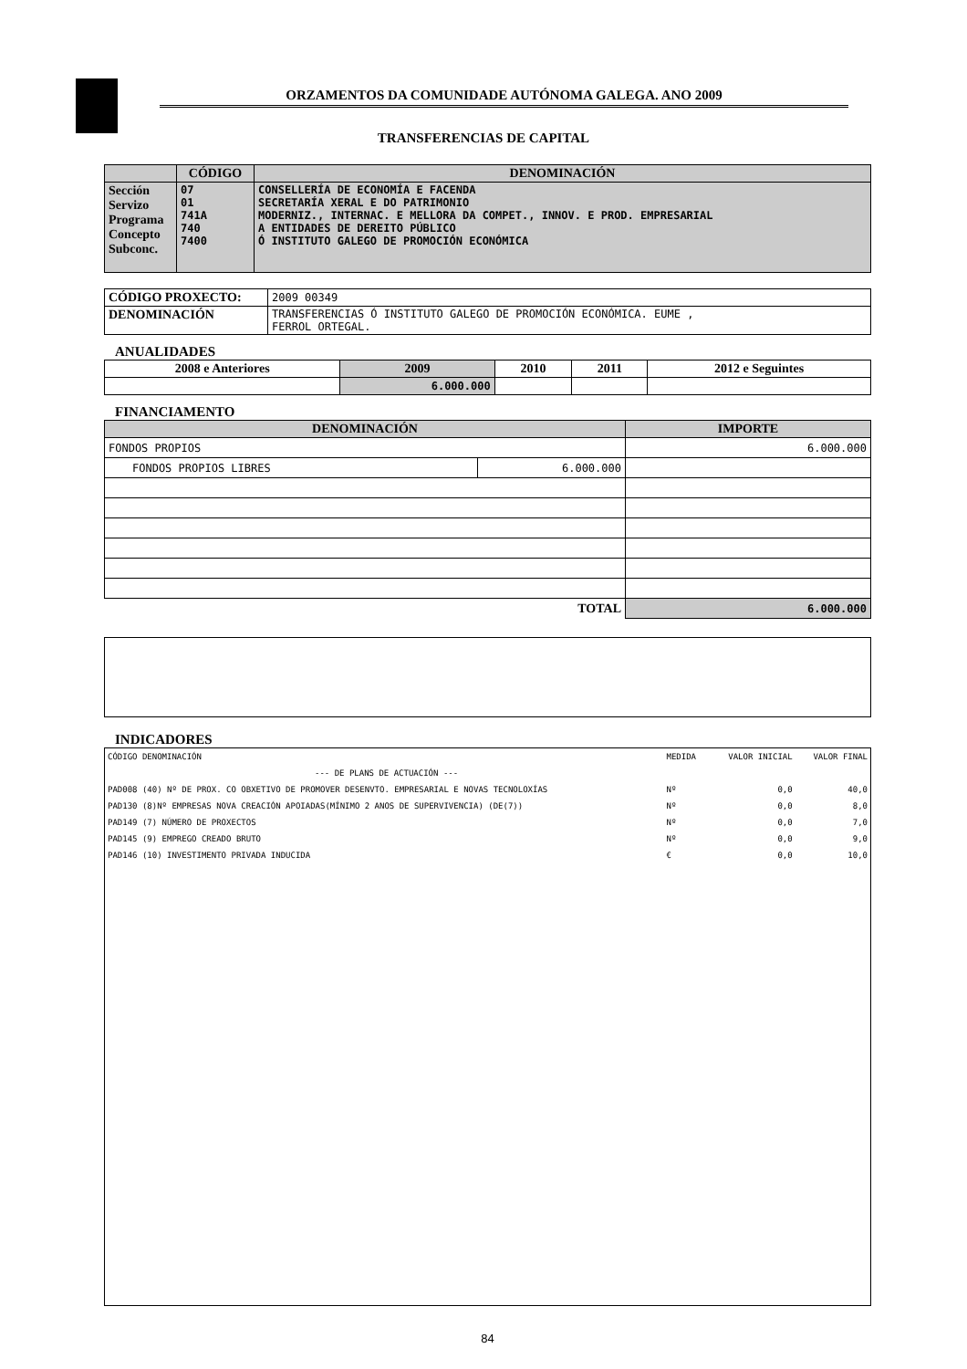ORZAMENTOS DA COMUNIDADE AUTÓNOMA GALEGA. ANO 2009
TRANSFERENCIAS DE CAPITAL
| | CÓDIGO | DENOMINACIÓN |
| --- | --- | --- |
| Sección Servizo Programa Concepto Subconc. | 07 01 741A 740 7400 | CONSELLERÍA DE ECONOMÍA E FACENDA SECRETARÍA XERAL E DO PATRIMONIO MODERNIZ., INTERNAC. E MELLORA DA COMPET., INNOV. E PROD. EMPRESARIAL A ENTIDADES DE DEREITO PÚBLICO Ó INSTITUTO GALEGO DE PROMOCIÓN ECONÓMICA |
| CÓDIGO PROXECTO: | 2009 00349 |
| DENOMINACIÓN | TRANSFERENCIAS Ó INSTITUTO GALEGO DE PROMOCIÓN ECONÓMICA. EUME , FERROL ORTEGAL. |
ANUALIDADES
| 2008 e Anteriores | 2009 | 2010 | 2011 | 2012 e Seguintes |
| --- | --- | --- | --- | --- |
| | 6.000.000 | | | |
FINANCIAMENTO
| DENOMINACIÓN | | IMPORTE |
| --- | --- | --- |
| FONDOS PROPIOS | | 6.000.000 |
| FONDOS PROPIOS LIBRES | 6.000.000 | |
| TOTAL | | 6.000.000 |
INDICADORES
| CÓDIGO DENOMINACIÓN | MEDIDA | VALOR INICIAL | VALOR FINAL |
| --- DE PLANS DE ACTUACIÓN --- | | | |
| PAD008 (40) Nº DE PROX. CO OBXETIVO DE PROMOVER DESENVTO. EMPRESARIAL E NOVAS TECNOLOXÍAS | Nº | 0,0 | 40,0 |
| PAD130 (8)Nº EMPRESAS NOVA CREACIÓN APOIADAS(MÍNIMO 2 ANOS DE SUPERVIVENCIA) (DE(7)) | Nº | 0,0 | 8,0 |
| PAD149 (7) NÚMERO DE PROXECTOS | Nº | 0,0 | 7,0 |
| PAD145 (9) EMPREGO CREADO BRUTO | Nº | 0,0 | 9,0 |
| PAD146 (10) INVESTIMENTO PRIVADA INDUCIDA | € | 0,0 | 10,0 |
84